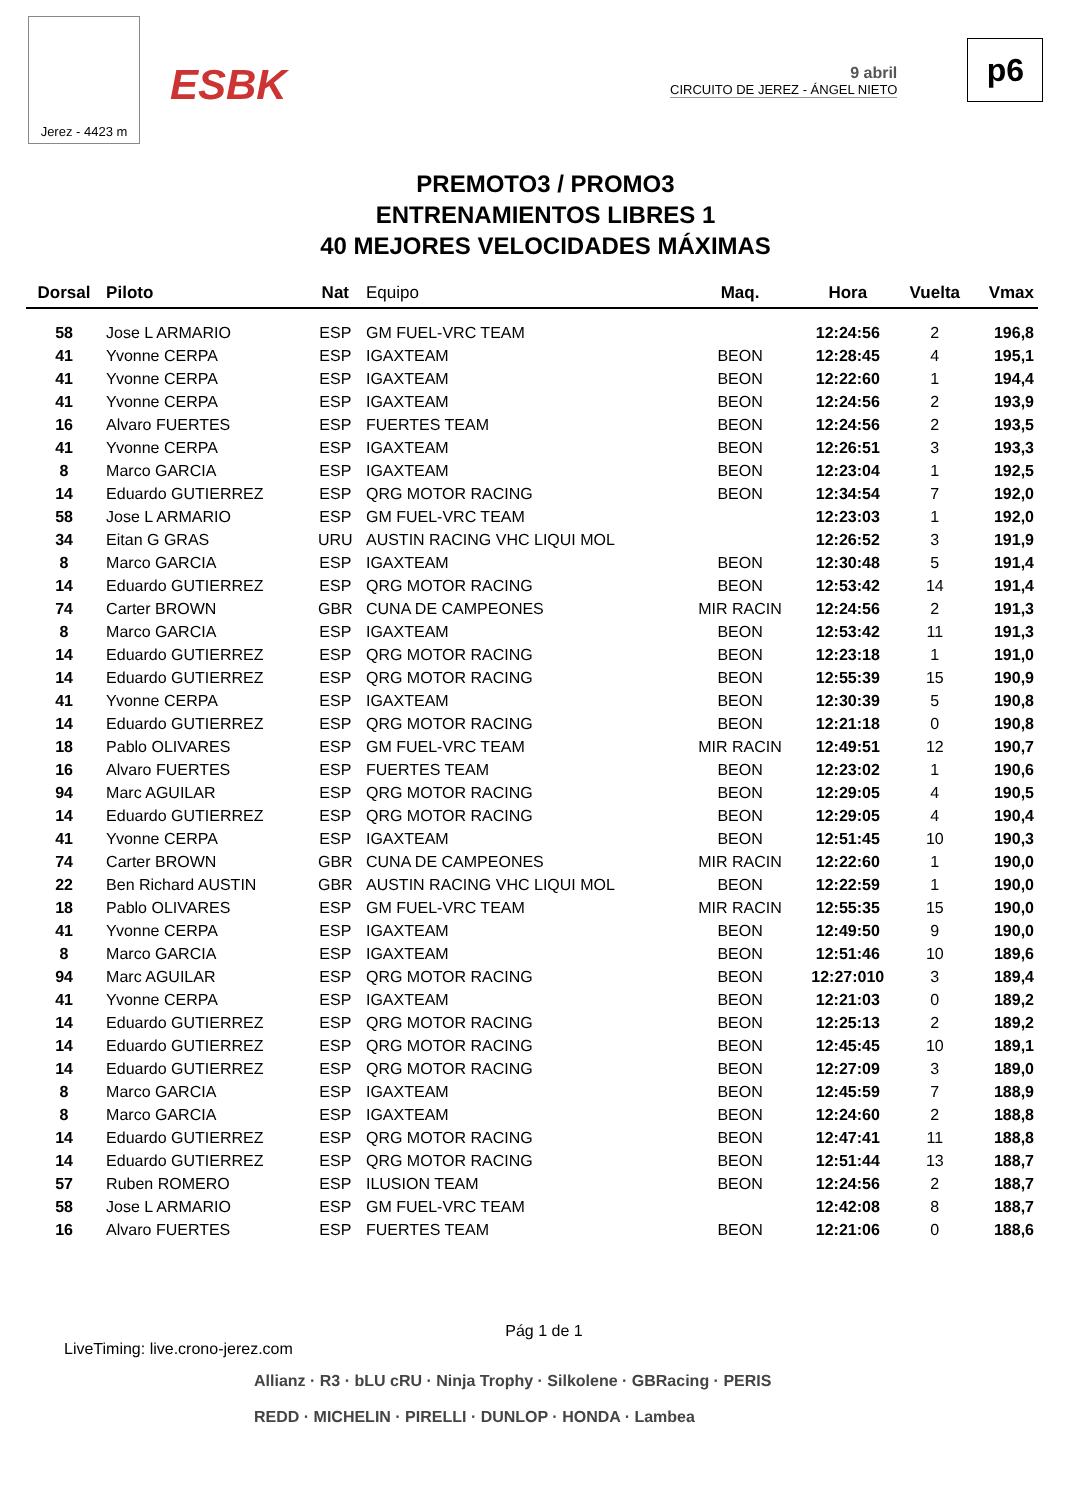Jerez - 4423 m
ESBK
9 abril
CIRCUITO DE JEREZ - ÁNGEL NIETO
p6
PREMOTO3 / PROMO3
ENTRENAMIENTOS LIBRES 1
40 MEJORES VELOCIDADES MÁXIMAS
| Dorsal | Piloto | Nat | Equipo | Maq. | Hora | Vuelta | Vmax |
| --- | --- | --- | --- | --- | --- | --- | --- |
| 58 | Jose L ARMARIO | ESP | GM FUEL-VRC TEAM | | 12:24:56 | 2 | 196,8 |
| 41 | Yvonne CERPA | ESP | IGAXTEAM | BEON | 12:28:45 | 4 | 195,1 |
| 41 | Yvonne CERPA | ESP | IGAXTEAM | BEON | 12:22:60 | 1 | 194,4 |
| 41 | Yvonne CERPA | ESP | IGAXTEAM | BEON | 12:24:56 | 2 | 193,9 |
| 16 | Alvaro FUERTES | ESP | FUERTES TEAM | BEON | 12:24:56 | 2 | 193,5 |
| 41 | Yvonne CERPA | ESP | IGAXTEAM | BEON | 12:26:51 | 3 | 193,3 |
| 8 | Marco GARCIA | ESP | IGAXTEAM | BEON | 12:23:04 | 1 | 192,5 |
| 14 | Eduardo GUTIERREZ | ESP | QRG MOTOR RACING | BEON | 12:34:54 | 7 | 192,0 |
| 58 | Jose L ARMARIO | ESP | GM FUEL-VRC TEAM | | 12:23:03 | 1 | 192,0 |
| 34 | Eitan G GRAS | URU | AUSTIN RACING VHC LIQUI MOL | | 12:26:52 | 3 | 191,9 |
| 8 | Marco GARCIA | ESP | IGAXTEAM | BEON | 12:30:48 | 5 | 191,4 |
| 14 | Eduardo GUTIERREZ | ESP | QRG MOTOR RACING | BEON | 12:53:42 | 14 | 191,4 |
| 74 | Carter BROWN | GBR | CUNA DE CAMPEONES | MIR RACIN | 12:24:56 | 2 | 191,3 |
| 8 | Marco GARCIA | ESP | IGAXTEAM | BEON | 12:53:42 | 11 | 191,3 |
| 14 | Eduardo GUTIERREZ | ESP | QRG MOTOR RACING | BEON | 12:23:18 | 1 | 191,0 |
| 14 | Eduardo GUTIERREZ | ESP | QRG MOTOR RACING | BEON | 12:55:39 | 15 | 190,9 |
| 41 | Yvonne CERPA | ESP | IGAXTEAM | BEON | 12:30:39 | 5 | 190,8 |
| 14 | Eduardo GUTIERREZ | ESP | QRG MOTOR RACING | BEON | 12:21:18 | 0 | 190,8 |
| 18 | Pablo OLIVARES | ESP | GM FUEL-VRC TEAM | MIR RACIN | 12:49:51 | 12 | 190,7 |
| 16 | Alvaro FUERTES | ESP | FUERTES TEAM | BEON | 12:23:02 | 1 | 190,6 |
| 94 | Marc AGUILAR | ESP | QRG MOTOR RACING | BEON | 12:29:05 | 4 | 190,5 |
| 14 | Eduardo GUTIERREZ | ESP | QRG MOTOR RACING | BEON | 12:29:05 | 4 | 190,4 |
| 41 | Yvonne CERPA | ESP | IGAXTEAM | BEON | 12:51:45 | 10 | 190,3 |
| 74 | Carter BROWN | GBR | CUNA DE CAMPEONES | MIR RACIN | 12:22:60 | 1 | 190,0 |
| 22 | Ben Richard AUSTIN | GBR | AUSTIN RACING VHC LIQUI MOL | BEON | 12:22:59 | 1 | 190,0 |
| 18 | Pablo OLIVARES | ESP | GM FUEL-VRC TEAM | MIR RACIN | 12:55:35 | 15 | 190,0 |
| 41 | Yvonne CERPA | ESP | IGAXTEAM | BEON | 12:49:50 | 9 | 190,0 |
| 8 | Marco GARCIA | ESP | IGAXTEAM | BEON | 12:51:46 | 10 | 189,6 |
| 94 | Marc AGUILAR | ESP | QRG MOTOR RACING | BEON | 12:27:010 | 3 | 189,4 |
| 41 | Yvonne CERPA | ESP | IGAXTEAM | BEON | 12:21:03 | 0 | 189,2 |
| 14 | Eduardo GUTIERREZ | ESP | QRG MOTOR RACING | BEON | 12:25:13 | 2 | 189,2 |
| 14 | Eduardo GUTIERREZ | ESP | QRG MOTOR RACING | BEON | 12:45:45 | 10 | 189,1 |
| 14 | Eduardo GUTIERREZ | ESP | QRG MOTOR RACING | BEON | 12:27:09 | 3 | 189,0 |
| 8 | Marco GARCIA | ESP | IGAXTEAM | BEON | 12:45:59 | 7 | 188,9 |
| 8 | Marco GARCIA | ESP | IGAXTEAM | BEON | 12:24:60 | 2 | 188,8 |
| 14 | Eduardo GUTIERREZ | ESP | QRG MOTOR RACING | BEON | 12:47:41 | 11 | 188,8 |
| 14 | Eduardo GUTIERREZ | ESP | QRG MOTOR RACING | BEON | 12:51:44 | 13 | 188,7 |
| 57 | Ruben ROMERO | ESP | ILUSION TEAM | BEON | 12:24:56 | 2 | 188,7 |
| 58 | Jose L ARMARIO | ESP | GM FUEL-VRC TEAM | | 12:42:08 | 8 | 188,7 |
| 16 | Alvaro FUERTES | ESP | FUERTES TEAM | BEON | 12:21:06 | 0 | 188,6 |
Pág 1 de 1
LiveTiming: live.crono-jerez.com
Allianz · R3 · bLU cRU · Ninja Trophy · Silkolene · GBRacing · PERIS
REDD · MICHELIN · PIRELLI · DUNLOP · HONDA · Lambea